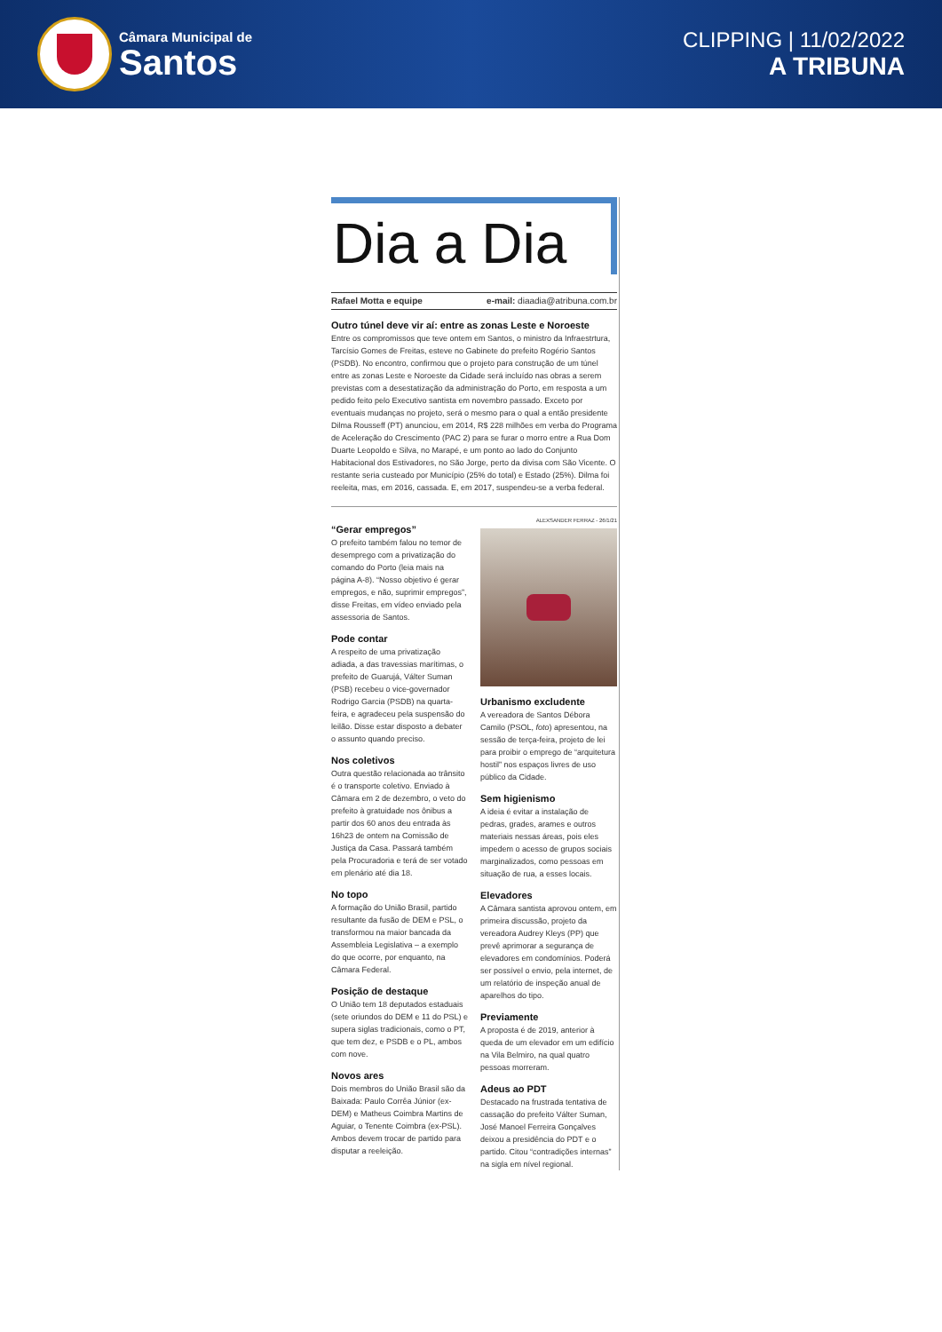Câmara Municipal de
Santos
CLIPPING | 11/02/2022
A TRIBUNA
Dia a Dia
Rafael Motta e equipe e-mail: diaadia@atribuna.com.br
Outro túnel deve vir aí: entre as zonas Leste e Noroeste
Entre os compromissos que teve ontem em Santos, o ministro da Infraestrtura, Tarcísio Gomes de Freitas, esteve no Gabinete do prefeito Rogério Santos (PSDB). No encontro, confirmou que o projeto para construção de um túnel entre as zonas Leste e Noroeste da Cidade será incluído nas obras a serem previstas com a desestatização da administração do Porto, em resposta a um pedido feito pelo Executivo santista em novembro passado. Exceto por eventuais mudanças no projeto, será o mesmo para o qual a então presidente Dilma Rousseff (PT) anunciou, em 2014, R$ 228 milhões em verba do Programa de Aceleração do Crescimento (PAC 2) para se furar o morro entre a Rua Dom Duarte Leopoldo e Silva, no Marapé, e um ponto ao lado do Conjunto Habitacional dos Estivadores, no São Jorge, perto da divisa com São Vicente. O restante seria custeado por Município (25% do total) e Estado (25%). Dilma foi reeleita, mas, em 2016, cassada. E, em 2017, suspendeu-se a verba federal.
“Gerar empregos”
O prefeito também falou no temor de desemprego com a privatização do comando do Porto (leia mais na página A-8). “Nosso objetivo é gerar empregos, e não, suprimir empregos”, disse Freitas, em vídeo enviado pela assessoria de Santos.
Pode contar
A respeito de uma privatização adiada, a das travessias marítimas, o prefeito de Guarujá, Válter Suman (PSB) recebeu o vice-governador Rodrigo Garcia (PSDB) na quarta-feira, e agradeceu pela suspensão do leilão. Disse estar disposto a debater o assunto quando preciso.
Nos coletivos
Outra questão relacionada ao trânsito é o transporte coletivo. Enviado à Câmara em 2 de dezembro, o veto do prefeito à gratuidade nos ônibus a partir dos 60 anos deu entrada às 16h23 de ontem na Comissão de Justiça da Casa. Passará também pela Procuradoria e terá de ser votado em plenário até dia 18.
No topo
A formação do União Brasil, partido resultante da fusão de DEM e PSL, o transformou na maior bancada da Assembleia Legislativa – a exemplo do que ocorre, por enquanto, na Câmara Federal.
Posição de destaque
O União tem 18 deputados estaduais (sete oriundos do DEM e 11 do PSL) e supera siglas tradicionais, como o PT, que tem dez, e PSDB e o PL, ambos com nove.
Novos ares
Dois membros do União Brasil são da Baixada: Paulo Corrêa Júnior (ex-DEM) e Matheus Coimbra Martins de Aguiar, o Tenente Coimbra (ex-PSL). Ambos devem trocar de partido para disputar a reeleição.
ALEXSANDER FERRAZ - 26/1/21
Urbanismo excludente
A vereadora de Santos Débora Camilo (PSOL, foto) apresentou, na sessão de terça-feira, projeto de lei para proibir o emprego de “arquitetura hostil” nos espaços livres de uso público da Cidade.
Sem higienismo
A ideia é evitar a instalação de pedras, grades, arames e outros materiais nessas áreas, pois eles impedem o acesso de grupos sociais marginalizados, como pessoas em situação de rua, a esses locais.
Elevadores
A Câmara santista aprovou ontem, em primeira discussão, projeto da vereadora Audrey Kleys (PP) que prevê aprimorar a segurança de elevadores em condomínios. Poderá ser possível o envio, pela internet, de um relatório de inspeção anual de aparelhos do tipo.
Previamente
A proposta é de 2019, anterior à queda de um elevador em um edifício na Vila Belmiro, na qual quatro pessoas morreram.
Adeus ao PDT
Destacado na frustrada tentativa de cassação do prefeito Válter Suman, José Manoel Ferreira Gonçalves deixou a presidência do PDT e o partido. Citou “contradições internas” na sigla em nível regional.